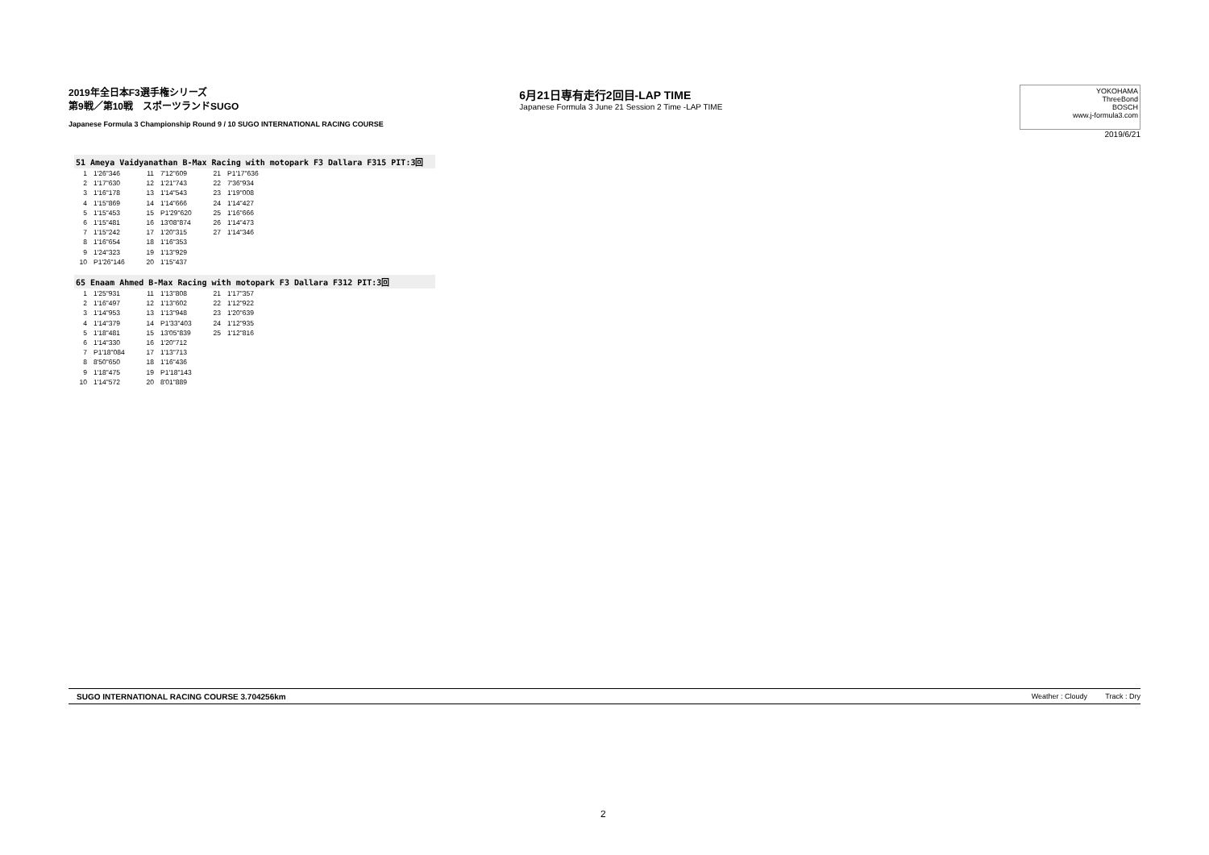2019年全日本F3選手権シリーズ
第9戦／第10戦　スポーツランドSUGO
Japanese Formula 3 Championship Round 9 / 10 SUGO INTERNATIONAL RACING COURSE
6月21日専有走行2回目-LAP TIME
Japanese Formula 3 June 21 Session 2 Time -LAP TIME
YOKOHAMA
ThreeBond
BOSCH
www.j-formula3.com
2019/6/21
51 Ameya Vaidyanathan B-Max Racing with motopark F3 Dallara F315 PIT:3回
| 1 | 1'26"346 | 11 | 7'12"609 | 21 | P1'17"636 |
| 2 | 1'17"630 | 12 | 1'21"743 | 22 | 7'36"934 |
| 3 | 1'16"178 | 13 | 1'14"543 | 23 | 1'19"008 |
| 4 | 1'15"869 | 14 | 1'14"666 | 24 | 1'14"427 |
| 5 | 1'15"453 | 15 | P1'29"620 | 25 | 1'16"666 |
| 6 | 1'15"481 | 16 | 13'08"874 | 26 | 1'14"473 |
| 7 | 1'15"242 | 17 | 1'20"315 | 27 | 1'14"346 |
| 8 | 1'16"654 | 18 | 1'16"353 | | |
| 9 | 1'24"323 | 19 | 1'13"929 | | |
| 10 | P1'26"146 | 20 | 1'15"437 | | |
65 Enaam Ahmed B-Max Racing with motopark F3 Dallara F312 PIT:3回
| 1 | 1'25"931 | 11 | 1'13"808 | 21 | 1'17"357 |
| 2 | 1'16"497 | 12 | 1'13"602 | 22 | 1'12"922 |
| 3 | 1'14"953 | 13 | 1'13"948 | 23 | 1'20"639 |
| 4 | 1'14"379 | 14 | P1'33"403 | 24 | 1'12"935 |
| 5 | 1'18"481 | 15 | 13'05"839 | 25 | 1'12"816 |
| 6 | 1'14"330 | 16 | 1'20"712 | | |
| 7 | P1'18"084 | 17 | 1'13"713 | | |
| 8 | 8'50"650 | 18 | 1'16"436 | | |
| 9 | 1'18"475 | 19 | P1'18"143 | | |
| 10 | 1'14"572 | 20 | 8'01"889 | | |
SUGO INTERNATIONAL RACING COURSE 3.704256km Weather : Cloudy Track : Dry
2